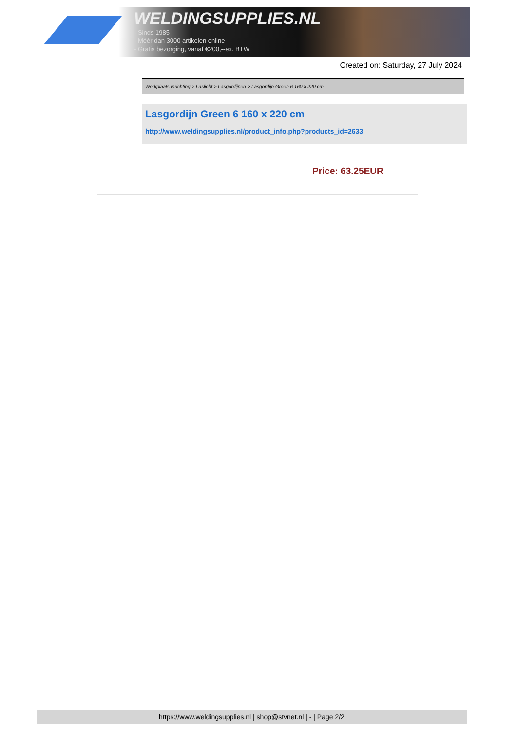WELDINGSUPPLIES.NL
- Sinds 1985
- Méér dan 3000 artikelen online
- Gratis bezorging, vanaf €200,--ex. BTW
Created on: Saturday, 27 July 2024
Werkplaats inrichting > Laslicht > Lasgordijnen > Lasgordijn Green 6 160 x 220 cm
Lasgordijn Green 6 160 x 220 cm
http://www.weldingsupplies.nl/product_info.php?products_id=2633
Price: 63.25EUR
https://www.weldingsupplies.nl | shop@stvnet.nl | - | Page 2/2